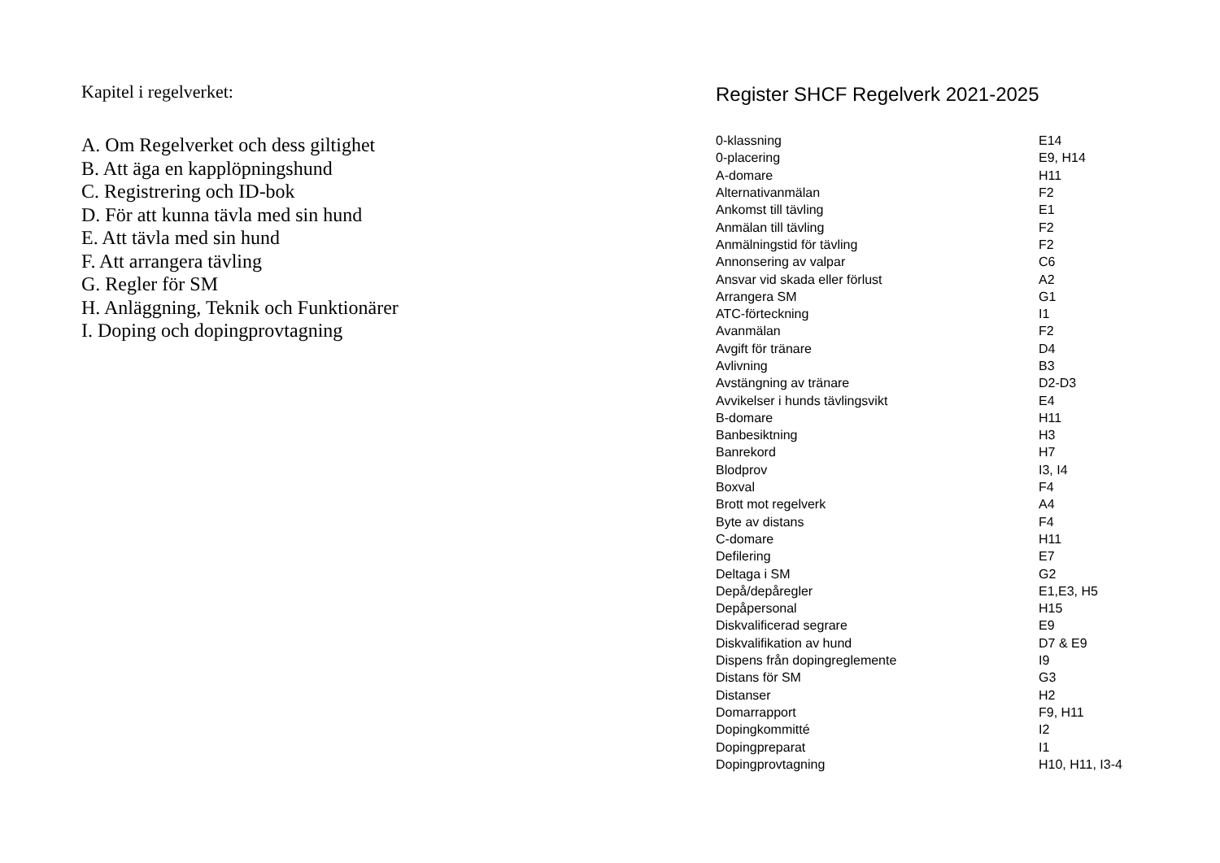Kapitel i regelverket:
A. Om Regelverket och dess giltighet
B. Att äga en kapplöpningshund
C. Registrering och ID-bok
D. För att kunna tävla med sin hund
E. Att tävla med sin hund
F. Att arrangera tävling
G. Regler för SM
H. Anläggning, Teknik och Funktionärer
I. Doping och dopingprovtagning
Register SHCF Regelverk 2021-2025
| 0-klassning | E14 |
| 0-placering | E9, H14 |
| A-domare | H11 |
| Alternativanmälan | F2 |
| Ankomst till tävling | E1 |
| Anmälan till tävling | F2 |
| Anmälningstid för tävling | F2 |
| Annonsering av valpar | C6 |
| Ansvar vid skada eller förlust | A2 |
| Arrangera SM | G1 |
| ATC-förteckning | I1 |
| Avanmälan | F2 |
| Avgift för tränare | D4 |
| Avlivning | B3 |
| Avstängning av tränare | D2-D3 |
| Avvikelser i hunds tävlingsvikt | E4 |
| B-domare | H11 |
| Banbesiktning | H3 |
| Banrekord | H7 |
| Blodprov | I3, I4 |
| Boxval | F4 |
| Brott mot regelverk | A4 |
| Byte av distans | F4 |
| C-domare | H11 |
| Defilering | E7 |
| Deltaga i SM | G2 |
| Depå/depåregler | E1,E3, H5 |
| Depåpersonal | H15 |
| Diskvalificerad segrare | E9 |
| Diskvalifikation av hund | D7 & E9 |
| Dispens från dopingreglemente | I9 |
| Distans för SM | G3 |
| Distanser | H2 |
| Domarrapport | F9, H11 |
| Dopingkommitté | I2 |
| Dopingpreparat | I1 |
| Dopingprovtagning | H10, H11, I3-4 |